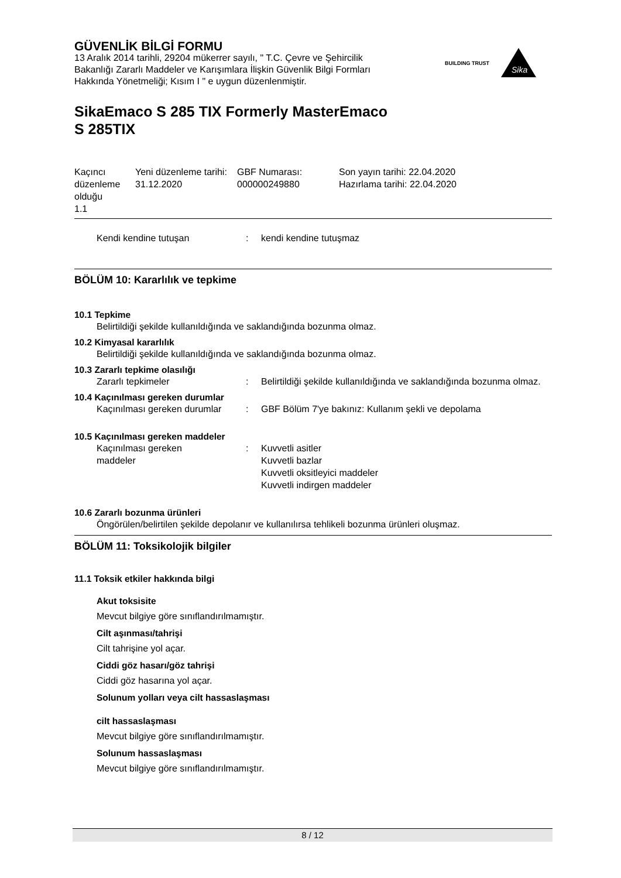GÜVENLİK BİLGİ FORMU
13 Aralık 2014 tarihli, 29204 mükerrer sayılı, " T.C. Çevre ve Şehircilik Bakanlığı Zararlı Maddeler ve Karışımlara İlişkin Güvenlik Bilgi Formları Hakkında Yönetmeliği; Kısım I " e uygun düzenlenmiştir.
SikaEmaco S 285 TIX Formerly MasterEmaco
S 285TIX
| Kaçıncı düzenleme olduğu 1.1 | Yeni düzenleme tarihi: 31.12.2020 | GBF Numarası: 000000249880 | Son yayın tarihi: 22.04.2020 Hazırlama tarihi: 22.04.2020 |
| Kendi kendine tutuşan | : | kendi kendine tutuşmaz |
BÖLÜM 10: Kararlılık ve tepkime
10.1 Tepkime
Belirtildiği şekilde kullanıldığında ve saklandığında bozunma olmaz.
10.2 Kimyasal kararlılık
Belirtildiği şekilde kullanıldığında ve saklandığında bozunma olmaz.
10.3 Zararlı tepkime olasılığı
| Zararlı tepkimeler | : | Belirtildiği şekilde kullanıldığında ve saklandığında bozunma olmaz. |
10.4 Kaçınılması gereken durumlar
| Kaçınılması gereken durumlar | : | GBF Bölüm 7'ye bakınız: Kullanım şekli ve depolama |
10.5 Kaçınılması gereken maddeler
| Kaçınılması gereken maddeler | : | Kuvvetli asitler Kuvvetli bazlar Kuvvetli oksitleyici maddeler Kuvvetli indirgen maddeler |
10.6 Zararlı bozunma ürünleri
Öngörülen/belirtilen şekilde depolanır ve kullanılırsa tehlikeli bozunma ürünleri oluşmaz.
BÖLÜM 11: Toksikolojik bilgiler
11.1 Toksik etkiler hakkında bilgi
Akut toksisite
Mevcut bilgiye göre sınıflandırılmamıştır.
Cilt aşınması/tahrişi
Cilt tahrişine yol açar.
Ciddi göz hasarı/göz tahrişi
Ciddi göz hasarına yol açar.
Solunum yolları veya cilt hassaslaşması
cilt hassaslaşması
Mevcut bilgiye göre sınıflandırılmamıştır.
Solunum hassaslaşması
Mevcut bilgiye göre sınıflandırılmamıştır.
BUILDING TRUST
Sika
8 / 12